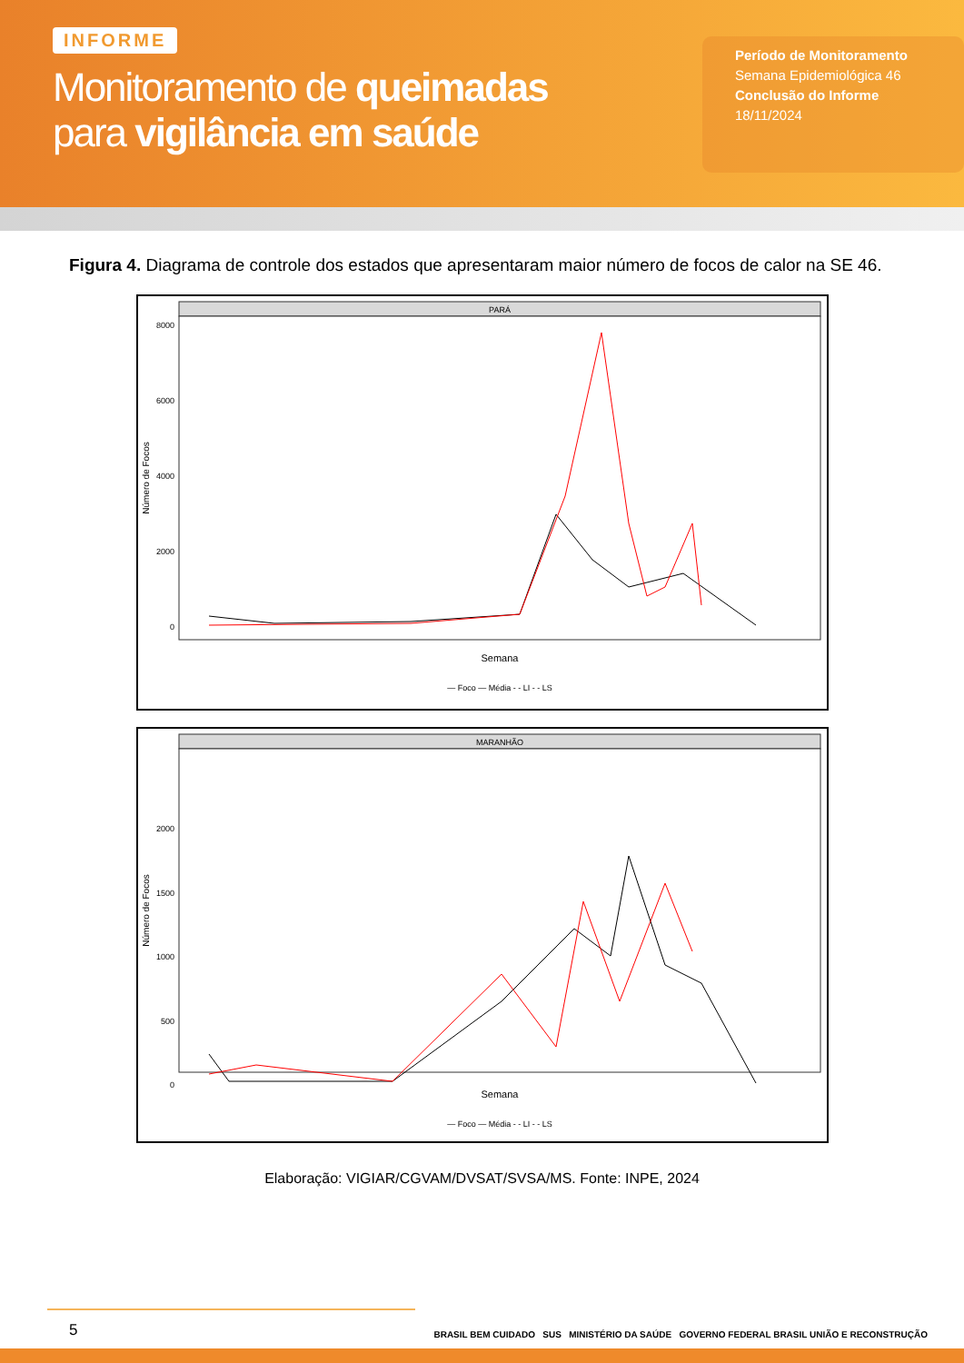INFORME
Monitoramento de queimadas
para vigilância em saúde
Período de Monitoramento
Semana Epidemiológica 46
Conclusão do Informe
18/11/2024
Figura 4. Diagrama de controle dos estados que apresentaram maior número de focos de calor na SE 46.
PARÁ
8000
6000
4000
2000
0
Número de Focos
Semana
— Foco — Média - - LI - - LS
MARANHÃO
2000
1500
1000
500
0
Número de Focos
Semana
— Foco — Média - - LI - - LS
Elaboração: VIGIAR/CGVAM/DVSAT/SVSA/MS. Fonte: INPE, 2024
5
BRASIL BEM CUIDADO SUS MINISTÉRIO DA SAÚDE GOVERNO FEDERAL BRASIL UNIÃO E RECONSTRUÇÃO